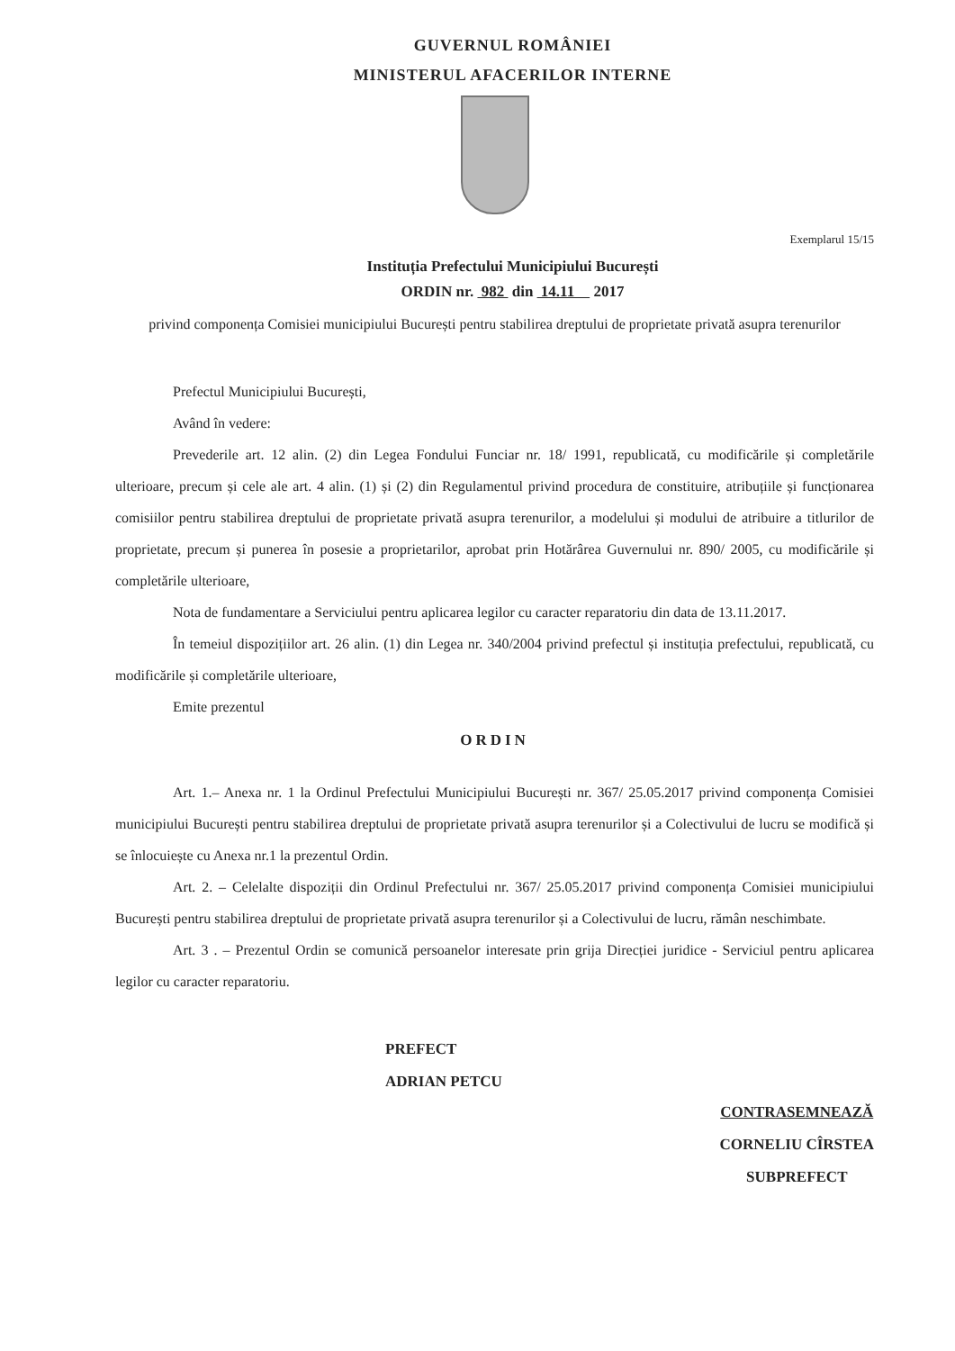GUVERNUL ROMÂNIEI
MINISTERUL AFACERILOR INTERNE
Exemplarul 15/15
Instituția Prefectului Municipiului București
ORDIN nr. 982 din 14.11 2017
privind componența Comisiei municipiului București pentru stabilirea dreptului de proprietate privată asupra terenurilor
Prefectul Municipiului București,
Având în vedere:
Prevederile art. 12 alin. (2) din Legea Fondului Funciar nr. 18/ 1991, republicată, cu modificările și completările ulterioare, precum și cele ale art. 4 alin. (1) și (2) din Regulamentul privind procedura de constituire, atribuțiile și funcționarea comisiilor pentru stabilirea dreptului de proprietate privată asupra terenurilor, a modelului și modului de atribuire a titlurilor de proprietate, precum și punerea în posesie a proprietarilor, aprobat prin Hotărârea Guvernului nr. 890/ 2005, cu modificările și completările ulterioare,
Nota de fundamentare a Serviciului pentru aplicarea legilor cu caracter reparatoriu din data de 13.11.2017.
În temeiul dispozițiilor art. 26 alin. (1) din Legea nr. 340/2004 privind prefectul și instituția prefectului, republicată, cu modificările și completările ulterioare,
Emite prezentul
ORDIN
Art. 1.– Anexa nr. 1 la Ordinul Prefectului Municipiului București nr. 367/ 25.05.2017 privind componența Comisiei municipiului București pentru stabilirea dreptului de proprietate privată asupra terenurilor și a Colectivului de lucru se modifică și se înlocuiește cu Anexa nr.1 la prezentul Ordin.
Art. 2. – Celelalte dispoziții din Ordinul Prefectului nr. 367/ 25.05.2017 privind componența Comisiei municipiului București pentru stabilirea dreptului de proprietate privată asupra terenurilor și a Colectivului de lucru, rămân neschimbate.
Art. 3 . – Prezentul Ordin se comunică persoanelor interesate prin grija Direcției juridice - Serviciul pentru aplicarea legilor cu caracter reparatoriu.
PREFECT
ADRIAN PETCU
CONTRASEMNEAZĂ
CORNELIU CÎRSTEA
SUBPREFECT